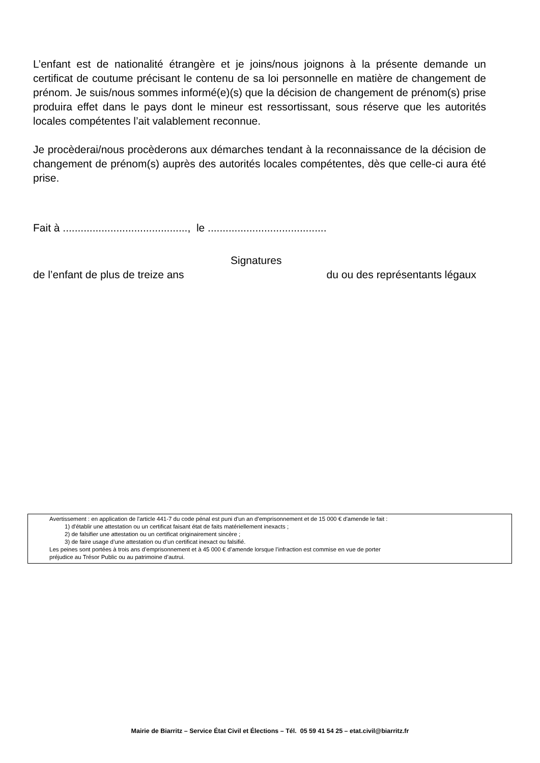L’enfant est de nationalité étrangère et je joins/nous joignons à la présente demande un certificat de coutume précisant le contenu de sa loi personnelle en matière de changement de prénom. Je suis/nous sommes informé(e)(s) que la décision de changement de prénom(s) prise produira effet dans le pays dont le mineur est ressortissant, sous réserve que les autorités locales compétentes l’ait valablement reconnue.
Je procèderai/nous procèderons aux démarches tendant à la reconnaissance de la décision de changement de prénom(s) auprès des autorités locales compétentes, dès que celle-ci aura été prise.
Fait à .........................................., le ........................................
Signatures
de l’enfant de plus de treize ans du ou des représentants légaux
Avertissement : en application de l'article 441-7 du code pénal est puni d'un an d'emprisonnement et de 15 000 € d'amende le fait :
1) d'établir une attestation ou un certificat faisant état de faits matériellement inexacts ;
2) de falsifier une attestation ou un certificat originairement sincère ;
3) de faire usage d’une attestation ou d’un certificat inexact ou falsifié.
Les peines sont portées à trois ans d’emprisonnement et à 45 000 € d’amende lorsque l’infraction est commise en vue de porter
préjudice au Trésor Public ou au patrimoine d’autrui.
Mairie de Biarritz – Service État Civil et Élections – Tél. 05 59 41 54 25 – etat.civil@biarritz.fr